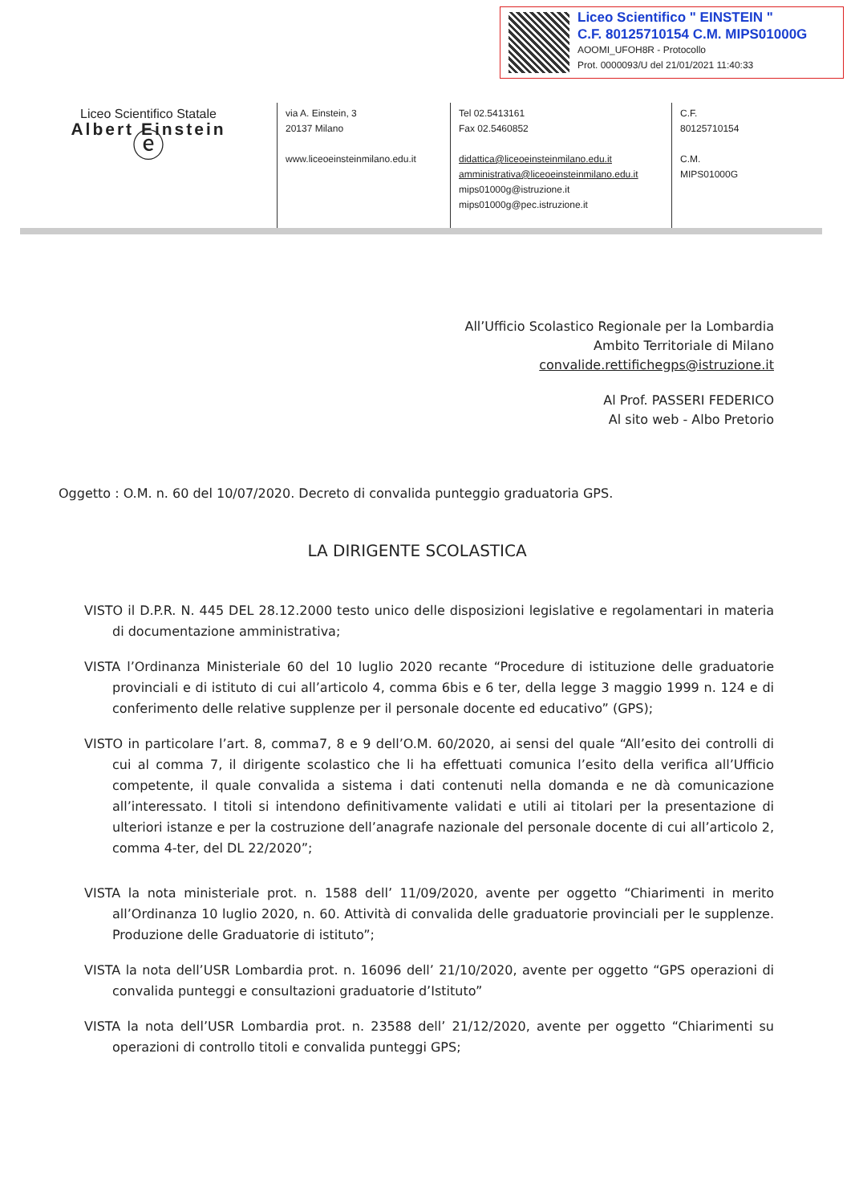Liceo Scientifico " EINSTEIN "
C.F. 80125710154 C.M. MIPS01000G
AOOMI_UFOH8R - Protocollo
Prot. 0000093/U del 21/01/2021 11:40:33
Liceo Scientifico Statale
Albert Einstein
ⓔ
via A. Einstein, 3
20137 Milano
www.liceoeinsteinmilano.edu.it
Tel 02.5413161
Fax 02.5460852
didattica@liceoeinsteinmilano.edu.it
amministrativa@liceoeinsteinmilano.edu.it
mips01000g@istruzione.it
mips01000g@pec.istruzione.it
C.F.
80125710154
C.M.
MIPS01000G
All’Ufficio Scolastico Regionale per la Lombardia
Ambito Territoriale di Milano
convalide.rettifichegps@istruzione.it
Al Prof. PASSERI FEDERICO
Al sito web - Albo Pretorio
Oggetto : O.M. n. 60 del 10/07/2020. Decreto di convalida punteggio graduatoria GPS.
LA DIRIGENTE SCOLASTICA
VISTO il D.P.R. N. 445 DEL 28.12.2000 testo unico delle disposizioni legislative e regolamentari in materia di documentazione amministrativa;
VISTA l’Ordinanza Ministeriale 60 del 10 luglio 2020 recante “Procedure di istituzione delle graduatorie provinciali e di istituto di cui all’articolo 4, comma 6bis e 6 ter, della legge 3 maggio 1999 n. 124 e di conferimento delle relative supplenze per il personale docente ed educativo” (GPS);
VISTO in particolare l’art. 8, comma7, 8 e 9 dell’O.M. 60/2020, ai sensi del quale “All’esito dei controlli di cui al comma 7, il dirigente scolastico che li ha effettuati comunica l’esito della verifica all’Ufficio competente, il quale convalida a sistema i dati contenuti nella domanda e ne dà comunicazione all’interessato. I titoli si intendono definitivamente validati e utili ai titolari per la presentazione di ulteriori istanze e per la costruzione dell’anagrafe nazionale del personale docente di cui all’articolo 2, comma 4-ter, del DL 22/2020”;
VISTA la nota ministeriale prot. n. 1588 dell’ 11/09/2020, avente per oggetto “Chiarimenti in merito all’Ordinanza 10 luglio 2020, n. 60. Attività di convalida delle graduatorie provinciali per le supplenze. Produzione delle Graduatorie di istituto”;
VISTA la nota dell’USR Lombardia prot. n. 16096 dell’ 21/10/2020, avente per oggetto “GPS operazioni di convalida punteggi e consultazioni graduatorie d’Istituto”
VISTA la nota dell’USR Lombardia prot. n. 23588 dell’ 21/12/2020, avente per oggetto “Chiarimenti su operazioni di controllo titoli e convalida punteggi GPS;